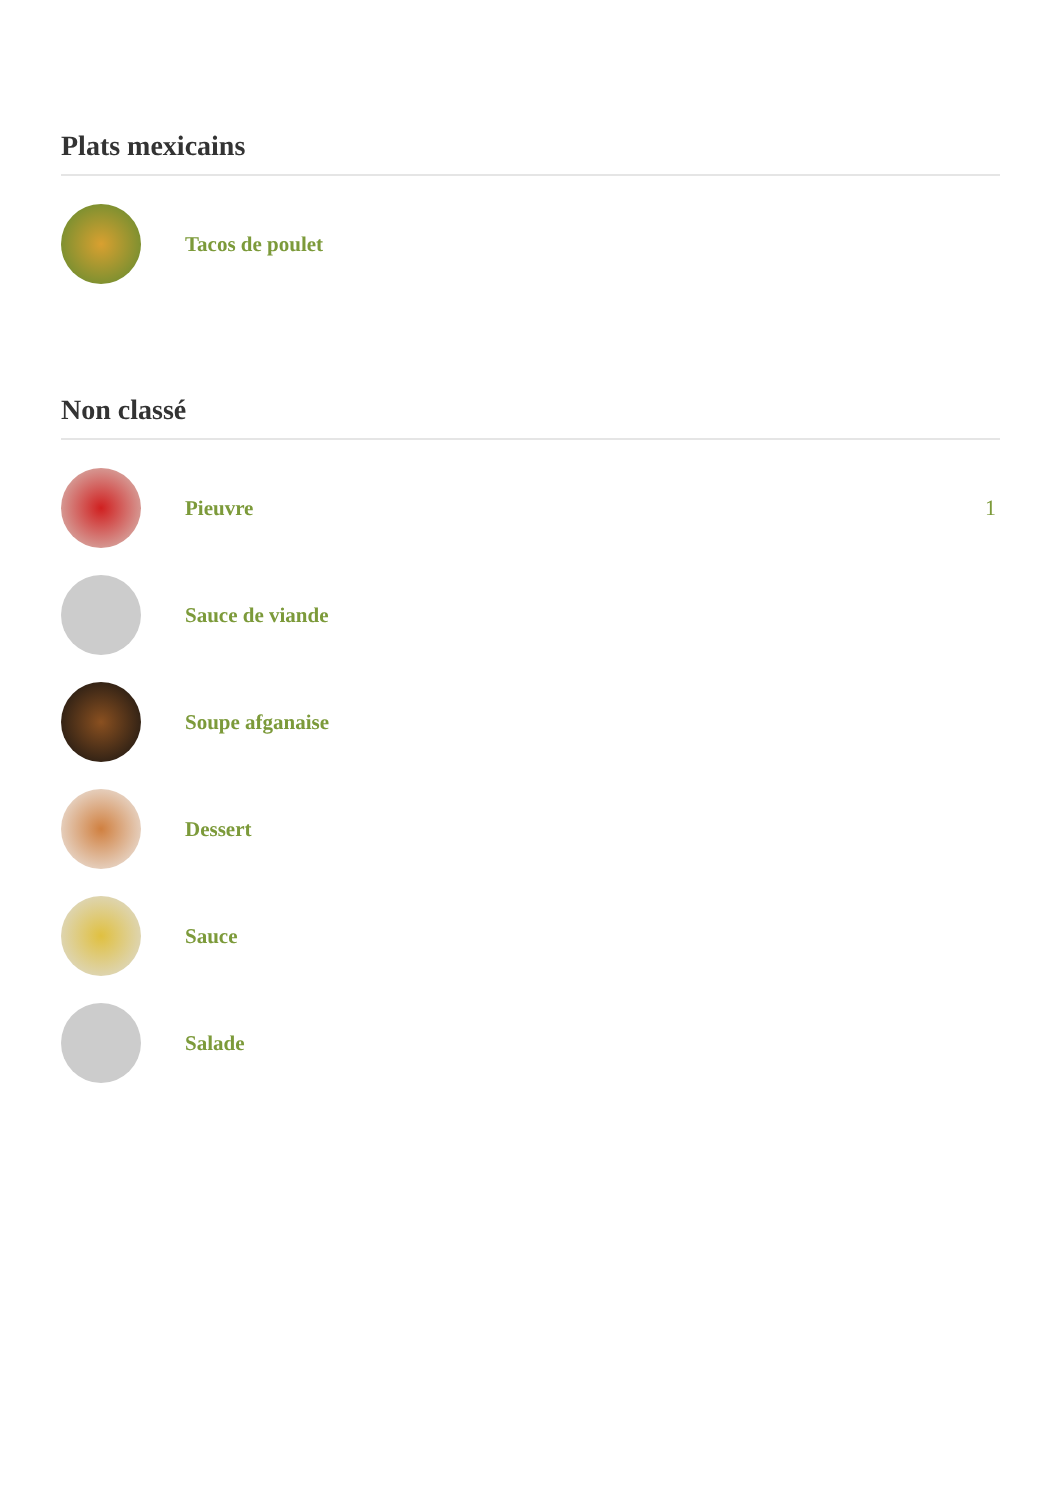Plats mexicains
Tacos de poulet
Non classé
Pieuvre 1
Sauce de viande
Soupe afganaise
Dessert
Sauce
Salade